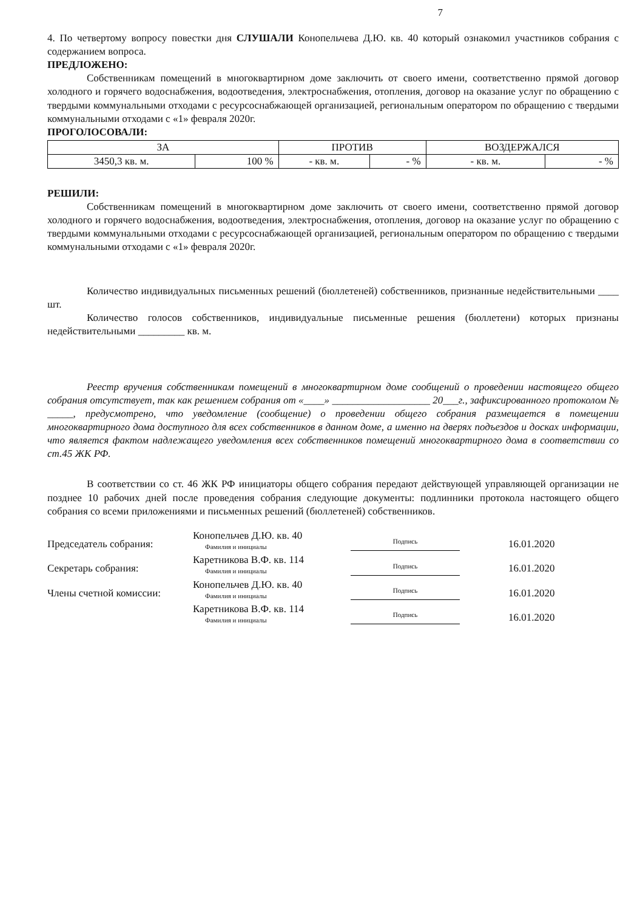7
4. По четвертому вопросу повестки дня СЛУШАЛИ Конопельчева Д.Ю. кв. 40 который ознакомил участников собрания с содержанием вопроса.
ПРЕДЛОЖЕНО:
Собственникам помещений в многоквартирном доме заключить от своего имени, соответственно прямой договор холодного и горячего водоснабжения, водоотведения, электроснабжения, отопления, договор на оказание услуг по обращению с твердыми коммунальными отходами с ресурсоснабжающей организацией, региональным оператором по обращению с твердыми коммунальными отходами с «1» февраля 2020г.
ПРОГОЛОСОВАЛИ:
| ЗА | | ПРОТИВ | | ВОЗДЕРЖАЛСЯ | |
| 3450,3 кв. м. | 100 % | - кв. м. | - % | - кв. м. | - % |
РЕШИЛИ:
Собственникам помещений в многоквартирном доме заключить от своего имени, соответственно прямой договор холодного и горячего водоснабжения, водоотведения, электроснабжения, отопления, договор на оказание услуг по обращению с твердыми коммунальными отходами с ресурсоснабжающей организацией, региональным оператором по обращению с твердыми коммунальными отходами с «1» февраля 2020г.
Количество индивидуальных письменных решений (бюллетеней) собственников, признанные недействительными ____ шт.
Количество голосов собственников, индивидуальные письменные решения (бюллетени) которых признаны недействительными _________ кв. м.
Реестр вручения собственникам помещений в многоквартирном доме сообщений о проведении настоящего общего собрания отсутствует, так как решением собрания от «____» ___________________ 20___г., зафиксированного протоколом № _____, предусмотрено, что уведомление (сообщение) о проведении общего собрания размещается в помещении многоквартирного дома доступного для всех собственников в данном доме, а именно на дверях подъездов и досках информации, что является фактом надлежащего уведомления всех собственников помещений многоквартирного дома в соответствии со ст.45 ЖК РФ.
В соответствии со ст. 46 ЖК РФ инициаторы общего собрания передают действующей управляющей организации не позднее 10 рабочих дней после проведения собрания следующие документы: подлинники протокола настоящего общего собрания со всеми приложениями и письменных решений (бюллетеней) собственников.
Председатель собрания:
Конопельчев Д.Ю. кв. 40
Фамилия и инициалы
Подпись
16.01.2020
Секретарь собрания:
Каретникова В.Ф. кв. 114
Фамилия и инициалы
Подпись
16.01.2020
Члены счетной комиссии:
Конопельчев Д.Ю. кв. 40
Фамилия и инициалы
Подпись
16.01.2020
Каретникова В.Ф. кв. 114
Фамилия и инициалы
Подпись
16.01.2020